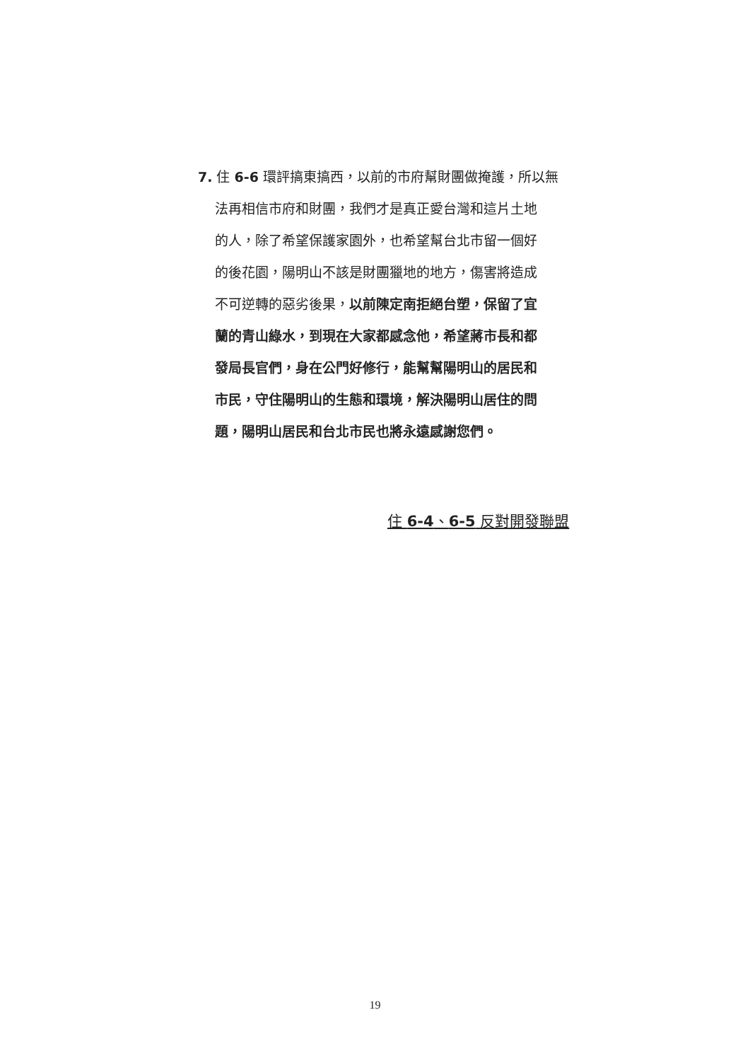7. 住 6-6 環評搞東搞西，以前的市府幫財團做掩護，所以無
法再相信市府和財團，我們才是真正愛台灣和這片土地
的人，除了希望保護家園外，也希望幫台北市留一個好
的後花園，陽明山不該是財團獵地的地方，傷害將造成
不可逆轉的惡劣後果，以前陳定南拒絕台塑，保留了宜
蘭的青山綠水，到現在大家都感念他，希望蔣市長和都
發局長官們，身在公門好修行，能幫幫陽明山的居民和
市民，守住陽明山的生態和環境，解決陽明山居住的問
題，陽明山居民和台北市民也將永遠感謝您們。
住 6-4、6-5 反對開發聯盟
19